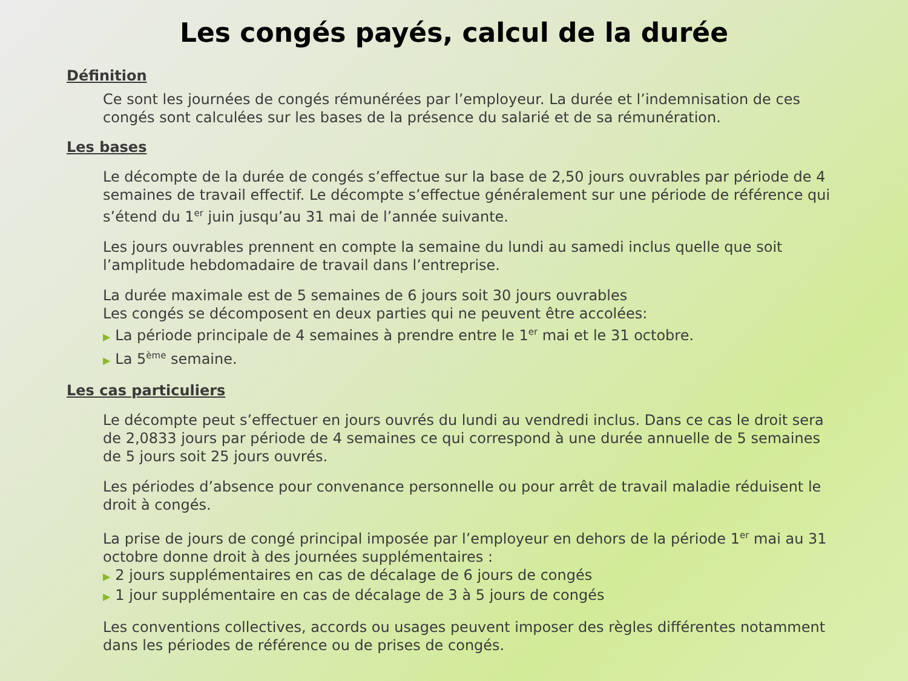Les congés payés, calcul de la durée
Définition
Ce sont les journées de congés rémunérées par l’employeur. La durée et l’indemnisation de ces congés sont calculées sur les bases de la présence du salarié et de sa rémunération.
Les bases
Le décompte de la durée de congés s’effectue sur la base de 2,50 jours ouvrables par période de 4 semaines de travail effectif. Le décompte s’effectue généralement sur une période de référence qui s’étend du 1<sup>er</sup> juin jusqu’au 31 mai de l’année suivante.
Les jours ouvrables prennent en compte la semaine du lundi au samedi inclus quelle que soit l’amplitude hebdomadaire de travail dans l’entreprise.
La durée maximale est de 5 semaines de 6 jours soit 30 jours ouvrables
Les congés se décomposent en deux parties qui ne peuvent être accolées:
▶ La période principale de 4 semaines à prendre entre le 1<sup>er</sup> mai et le 31 octobre.
▶ La 5<sup>ème</sup> semaine.
Les cas particuliers
Le décompte peut s’effectuer en jours ouvrés du lundi au vendredi inclus. Dans ce cas le droit sera de 2,0833 jours par période de 4 semaines ce qui correspond à une durée annuelle de 5 semaines de 5 jours soit 25 jours ouvrés.
Les périodes d’absence pour convenance personnelle ou pour arrêt de travail maladie réduisent le droit à congés.
La prise de jours de congé principal imposée par l’employeur en dehors de la période 1<sup>er</sup> mai au 31 octobre donne droit à des journées supplémentaires :
▶ 2 jours supplémentaires en cas de décalage de 6 jours de congés
▶ 1 jour supplémentaire en cas de décalage de 3 à 5 jours de congés
Les conventions collectives, accords ou usages peuvent imposer des règles différentes notamment dans les périodes de référence ou de prises de congés.